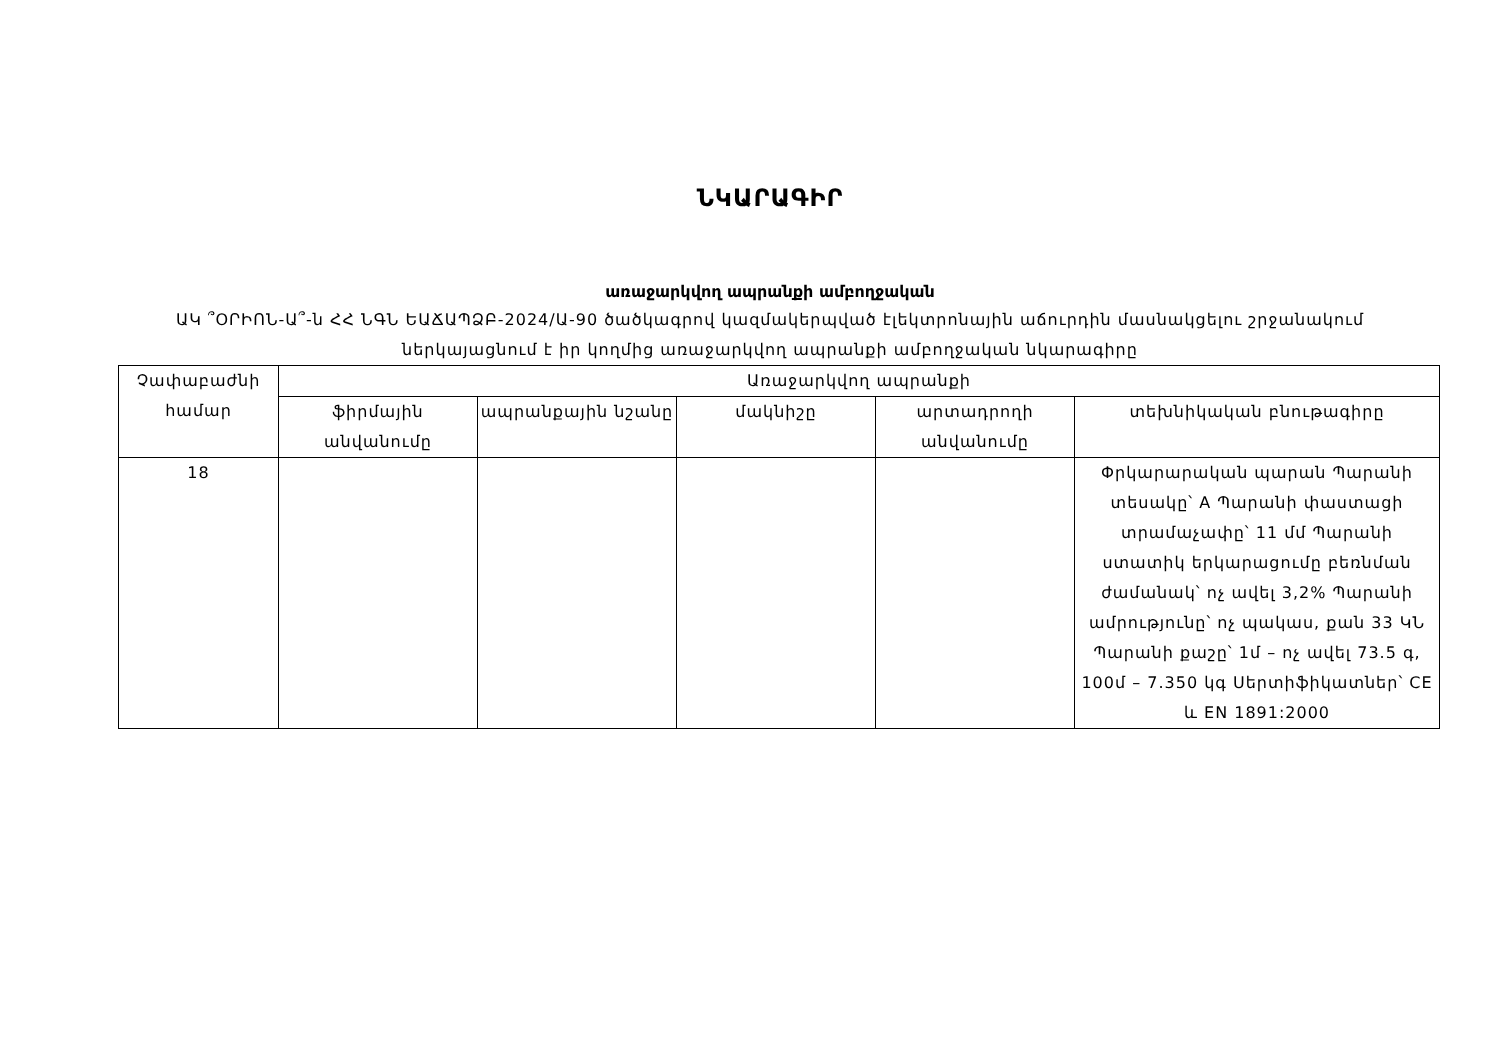ՆԿԱՐԱԳԻՐ
առաջարկվող ապրանքի ամբողջական
ԱԿ ՞ՕՐԻՈՆ-Ա՞-ն ՀՀ ՆԳՆ ԵԱՃԱՊՁԲ-2024/Ա-90 ծածկագրով կազմակերպված էլեկտրոնային աճուրդին մասնակցելու շրջանակում ներկայացնում է իր կողմից առաջարկվող ապրանքի ամբողջական նկարագիրը
| Չափաբաժնի համար | Առաջարկվող ապրանքի | | | | |
| --- | --- | --- | --- | --- | --- |
| | ֆիրմային անվանումը | ապրանքային նշանը | մակնիշը | արտադրողի անվանումը | տեխնիկական բնութագիրը |
| 18 | | | | | Փրկարարական պարան Պարանի տեսակը՝ A Պարանի փաստացի տրամաչափը՝ 11 մմ Պարանի ստատիկ երկարացումը բեռնման ժամանակ՝ ոչ ավել 3,2% Պարանի ամրությունը՝ ոչ պակաս, քան 33 ԿՆ Պարանի քաշը՝ 1մ – ոչ ավել 73.5 գ, 100մ – 7.350 կգ Սերտիֆիկատներ՝ CE և EN 1891:2000 |